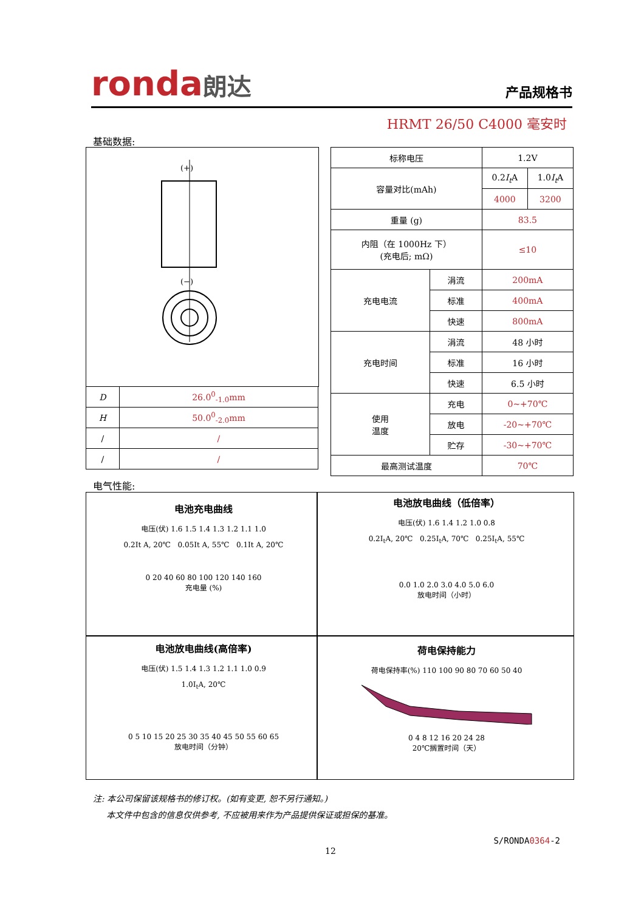ronda朗达
产品规格书
HRMT 26/50 C4000 毫安时
基础数据:
(+)
(−)
| D | 26.0<sup>0</sup><sub>-1.0</sub>mm |
| H | 50.0<sup>0</sup><sub>-2.0</sub>mm |
| / | / |
| / | / |
| 标称电压 | | 1.2V | |
| 容量对比(mAh) | | 0.2 I<sub>t</sub> A | 1.0 I<sub>t</sub> A |
| | | 4000 | 3200 |
| 重量 (g) | | 83.5 | |
| 内阻（在 1000Hz 下） (充电后; mΩ) | | ≤10 | |
| 充电电流 | 涓流 | 200mA | |
| | 标准 | 400mA | |
| | 快速 | 800mA | |
| 充电时间 | 涓流 | 48 小时 | |
| | 标准 | 16 小时 | |
| | 快速 | 6.5 小时 | |
| 使用 温度 | 充电 | 0~+70℃ | |
| | 放电 | -20~+70℃ | |
| | 贮存 | -30~+70℃ | |
| 最高测试温度 | | 70℃ | |
电气性能:
电池充电曲线
电压(伏) 1.6 1.5 1.4 1.3 1.2 1.1 1.0
0.2It A, 20℃ 0.05It A, 55℃ 0.1It A, 20℃
0 20 40 60 80 100 120 140 160
充电量 (%)
电池放电曲线（低倍率）
电压(伏) 1.6 1.4 1.2 1.0 0.8
0.2I<sub>t</sub>A, 20℃ 0.25I<sub>t</sub>A, 70℃ 0.25I<sub>t</sub>A, 55℃
0.0 1.0 2.0 3.0 4.0 5.0 6.0
放电时间（小时）
电池放电曲线(高倍率)
电压(伏) 1.5 1.4 1.3 1.2 1.1 1.0 0.9
1.0I<sub>t</sub>A, 20℃
0 5 10 15 20 25 30 35 40 45 50 55 60 65
放电时间（分钟）
荷电保持能力
荷电保持率(%) 110 100 90 80 70 60 50 40
0 4 8 12 16 20 24 28
20℃搁置时间（天）
注: 本公司保留该规格书的修订权。(如有变更, 恕不另行通知。)
本文件中包含的信息仅供参考, 不应被用来作为产品提供保证或担保的基准。
S/RONDA0364-2
12